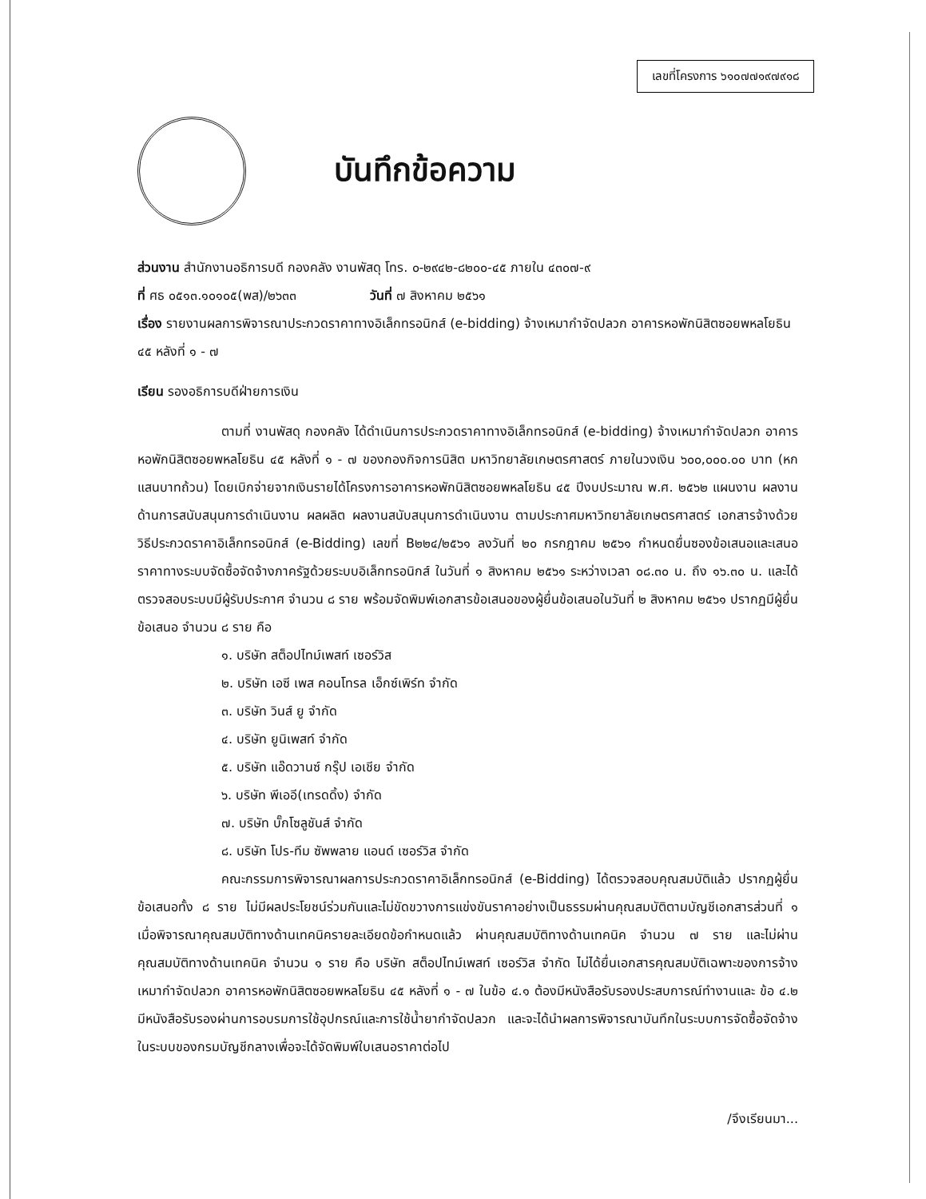เลขที่โครงการ ๖๑๐๗๗๑๙๗๙๑๘
บันทึกข้อความ
ส่วนงาน สำนักงานอธิการบดี กองคลัง งานพัสดุ โทร. ๐-๒๙๔๒-๘๒๐๐-๔๕ ภายใน ๔๓๐๗-๙
ที่ ศธ ๐๕๑๓.๑๐๑๐๕(พส)/๒๖๓๓ วันที่ ๗ สิงหาคม ๒๕๖๑
เรื่อง รายงานผลการพิจารณาประกวดราคาทางอิเล็กทรอนิกส์ (e-bidding) จ้างเหมากำจัดปลวก อาคารหอพักนิสิตซอยพหลโยธิน ๔๕ หลังที่ ๑ - ๗
เรียน รองอธิการบดีฝ่ายการเงิน
ตามที่ งานพัสดุ กองคลัง ได้ดำเนินการประกวดราคาทางอิเล็กทรอนิกส์ (e-bidding) จ้างเหมากำจัดปลวก อาคารหอพักนิสิตซอยพหลโยธิน ๔๕ หลังที่ ๑ - ๗ ของกองกิจการนิสิต มหาวิทยาลัยเกษตรศาสตร์ ภายในวงเงิน ๖๐๐,๐๐๐.๐๐ บาท (หกแสนบาทถ้วน) โดยเบิกจ่ายจากเงินรายได้โครงการอาคารหอพักนิสิตซอยพหลโยธิน ๔๕ ปีงบประมาณ พ.ศ. ๒๕๖๒ แผนงาน ผลงานด้านการสนับสนุนการดำเนินงาน ผลผลิต ผลงานสนับสนุนการดำเนินงาน ตามประกาศมหาวิทยาลัยเกษตรศาสตร์ เอกสารจ้างด้วยวิธีประกวดราคาอิเล็กทรอนิกส์ (e-Bidding) เลขที่ B๒๒๔/๒๕๖๑ ลงวันที่ ๒๐ กรกฎาคม ๒๕๖๑ กำหนดยื่นซองข้อเสนอและเสนอราคาทางระบบจัดซื้อจัดจ้างภาครัฐด้วยระบบอิเล็กทรอนิกส์ ในวันที่ ๑ สิงหาคม ๒๕๖๑ ระหว่างเวลา ๐๘.๓๐ น. ถึง ๑๖.๓๐ น. และได้ตรวจสอบระบบมีผู้รับประกาศ จำนวน ๘ ราย พร้อมจัดพิมพ์เอกสารข้อเสนอของผู้ยื่นข้อเสนอในวันที่ ๒ สิงหาคม ๒๕๖๑ ปรากฏมีผู้ยื่นข้อเสนอ จำนวน ๘ ราย คือ
๑. บริษัท สต็อปไทม์เพสท์ เซอร์วิส
๒. บริษัท เอซี เพส คอนโทรล เอ็กซ์เพิร์ท จำกัด
๓. บริษัท วินส์ ยู จำกัด
๔. บริษัท ยูนิเพสท์ จำกัด
๕. บริษัท แอ๊ดวานซ์ กรุ๊ป เอเชีย จำกัด
๖. บริษัท พีเออี(เทรดดิ้ง) จำกัด
๗. บริษัท บั๊กโซลูชันส์ จำกัด
๘. บริษัท โปร-ทีม ซัพพลาย แอนด์ เซอร์วิส จำกัด
คณะกรรมการพิจารณาผลการประกวดราคาอิเล็กทรอนิกส์ (e-Bidding) ได้ตรวจสอบคุณสมบัติแล้ว ปรากฏผู้ยื่นข้อเสนอทั้ง ๘ ราย ไม่มีผลประโยชน์ร่วมกันและไม่ขัดขวางการแข่งขันราคาอย่างเป็นธรรมผ่านคุณสมบัติตามบัญชีเอกสารส่วนที่ ๑ เมื่อพิจารณาคุณสมบัติทางด้านเทคนิครายละเอียดข้อกำหนดแล้ว ผ่านคุณสมบัติทางด้านเทคนิค จำนวน ๗ ราย และไม่ผ่านคุณสมบัติทางด้านเทคนิค จำนวน ๑ ราย คือ บริษัท สต็อปไทม์เพสท์ เซอร์วิส จำกัด ไม่ได้ยื่นเอกสารคุณสมบัติเฉพาะของการจ้างเหมากำจัดปลวก อาคารหอพักนิสิตซอยพหลโยธิน ๔๕ หลังที่ ๑ - ๗ ในข้อ ๔.๑ ต้องมีหนังสือรับรองประสบการณ์ทำงานและ ข้อ ๔.๒ มีหนังสือรับรองผ่านการอบรมการใช้อุปกรณ์และการใช้น้ำยากำจัดปลวก และจะได้นำผลการพิจารณาบันทึกในระบบการจัดซื้อจัดจ้างในระบบของกรมบัญชีกลางเพื่อจะได้จัดพิมพ์ใบเสนอราคาต่อไป
/จึงเรียนมา...